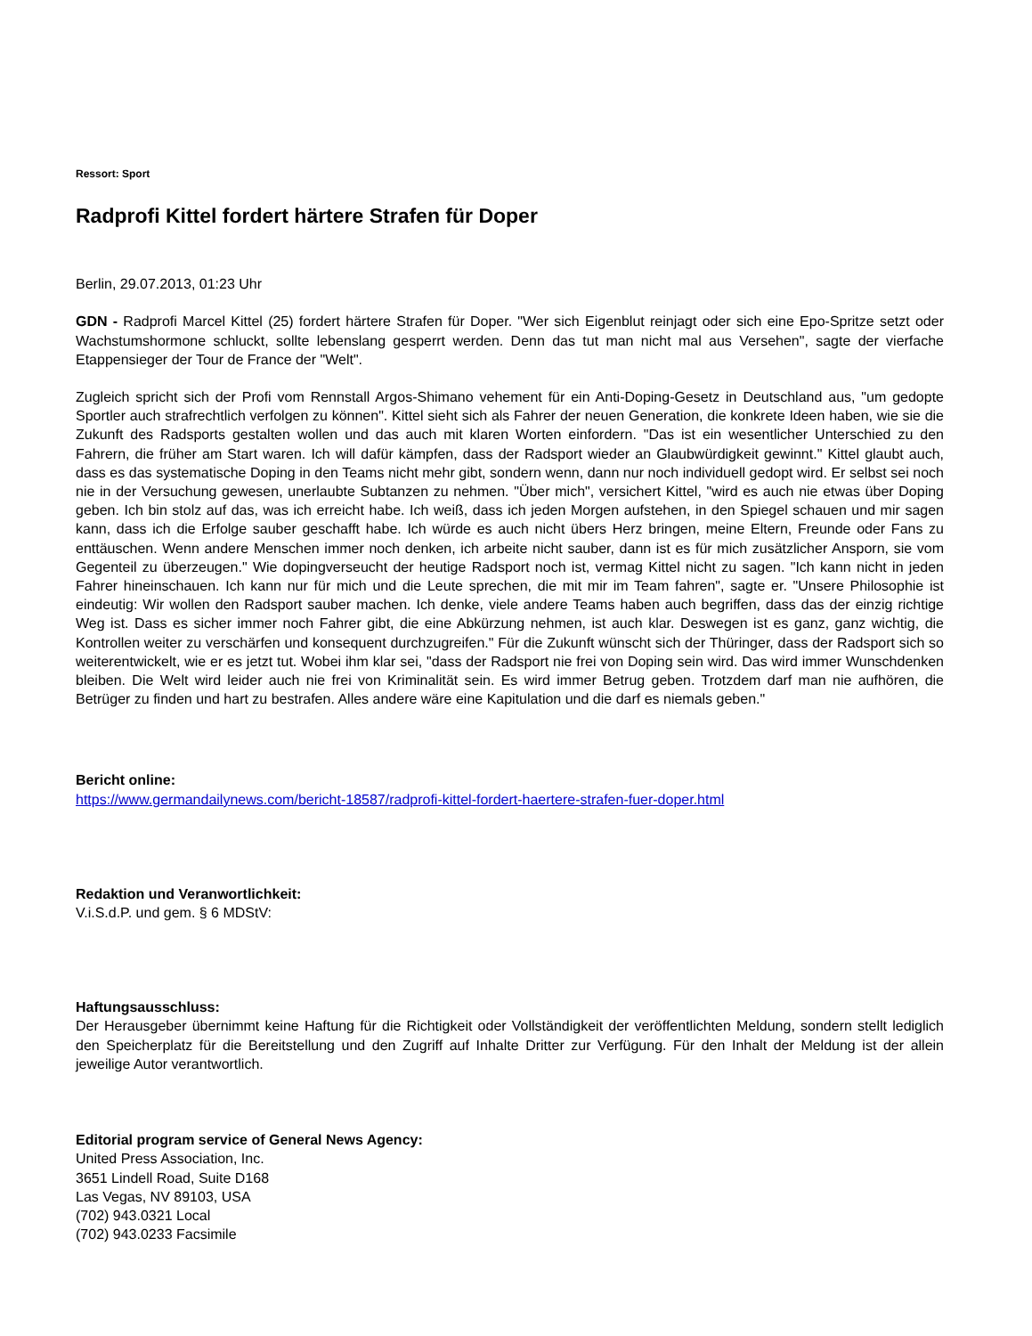Ressort: Sport
Radprofi Kittel fordert härtere Strafen für Doper
Berlin, 29.07.2013, 01:23 Uhr
GDN - Radprofi Marcel Kittel (25) fordert härtere Strafen für Doper. "Wer sich Eigenblut reinjagt oder sich eine Epo-Spritze setzt oder Wachstumshormone schluckt, sollte lebenslang gesperrt werden. Denn das tut man nicht mal aus Versehen", sagte der vierfache Etappensieger der Tour de France der "Welt".
Zugleich spricht sich der Profi vom Rennstall Argos-Shimano vehement für ein Anti-Doping-Gesetz in Deutschland aus, "um gedopte Sportler auch strafrechtlich verfolgen zu können". Kittel sieht sich als Fahrer der neuen Generation, die konkrete Ideen haben, wie sie die Zukunft des Radsports gestalten wollen und das auch mit klaren Worten einfordern. "Das ist ein wesentlicher Unterschied zu den Fahrern, die früher am Start waren. Ich will dafür kämpfen, dass der Radsport wieder an Glaubwürdigkeit gewinnt." Kittel glaubt auch, dass es das systematische Doping in den Teams nicht mehr gibt, sondern wenn, dann nur noch individuell gedopt wird. Er selbst sei noch nie in der Versuchung gewesen, unerlaubte Subtanzen zu nehmen. "Über mich", versichert Kittel, "wird es auch nie etwas über Doping geben. Ich bin stolz auf das, was ich erreicht habe. Ich weiß, dass ich jeden Morgen aufstehen, in den Spiegel schauen und mir sagen kann, dass ich die Erfolge sauber geschafft habe. Ich würde es auch nicht übers Herz bringen, meine Eltern, Freunde oder Fans zu enttäuschen. Wenn andere Menschen immer noch denken, ich arbeite nicht sauber, dann ist es für mich zusätzlicher Ansporn, sie vom Gegenteil zu überzeugen." Wie dopingverseucht der heutige Radsport noch ist, vermag Kittel nicht zu sagen. "Ich kann nicht in jeden Fahrer hineinschauen. Ich kann nur für mich und die Leute sprechen, die mit mir im Team fahren", sagte er. "Unsere Philosophie ist eindeutig: Wir wollen den Radsport sauber machen. Ich denke, viele andere Teams haben auch begriffen, dass das der einzig richtige Weg ist. Dass es sicher immer noch Fahrer gibt, die eine Abkürzung nehmen, ist auch klar. Deswegen ist es ganz, ganz wichtig, die Kontrollen weiter zu verschärfen und konsequent durchzugreifen." Für die Zukunft wünscht sich der Thüringer, dass der Radsport sich so weiterentwickelt, wie er es jetzt tut. Wobei ihm klar sei, "dass der Radsport nie frei von Doping sein wird. Das wird immer Wunschdenken bleiben. Die Welt wird leider auch nie frei von Kriminalität sein. Es wird immer Betrug geben. Trotzdem darf man nie aufhören, die Betrüger zu finden und hart zu bestrafen. Alles andere wäre eine Kapitulation und die darf es niemals geben."
Bericht online:
https://www.germandailynews.com/bericht-18587/radprofi-kittel-fordert-haertere-strafen-fuer-doper.html
Redaktion und Veranwortlichkeit:
V.i.S.d.P. und gem. § 6 MDStV:
Haftungsausschluss:
Der Herausgeber übernimmt keine Haftung für die Richtigkeit oder Vollständigkeit der veröffentlichten Meldung, sondern stellt lediglich den Speicherplatz für die Bereitstellung und den Zugriff auf Inhalte Dritter zur Verfügung. Für den Inhalt der Meldung ist der allein jeweilige Autor verantwortlich.
Editorial program service of General News Agency:
United Press Association, Inc.
3651 Lindell Road, Suite D168
Las Vegas, NV 89103, USA
(702) 943.0321 Local
(702) 943.0233 Facsimile